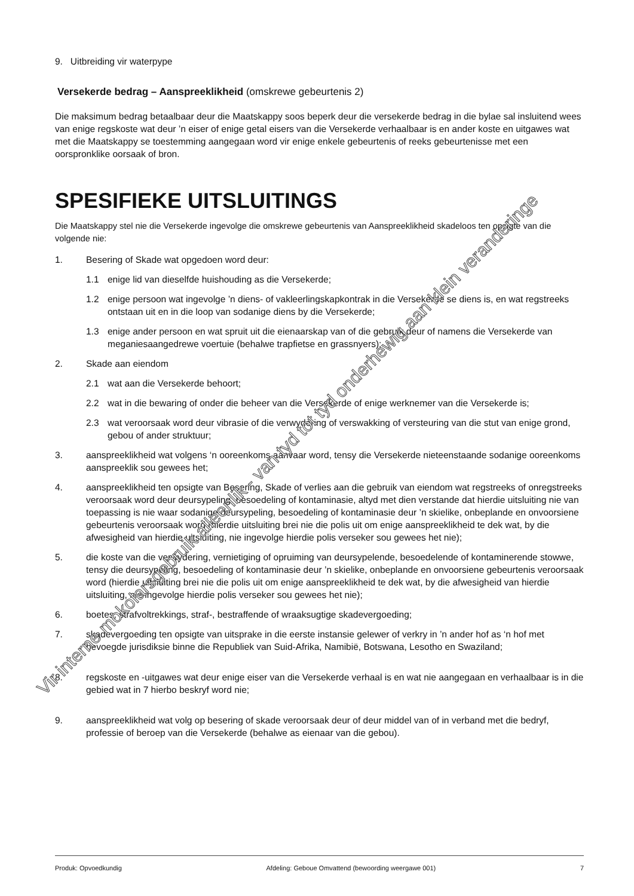9. Uitbreiding vir waterpype
Versekerde bedrag – Aanspreeklikheid (omskrewe gebeurtenis 2)
Die maksimum bedrag betaalbaar deur die Maatskappy soos beperk deur die versekerde bedrag in die bylae sal insluitend wees van enige regskoste wat deur ’n eiser of enige getal eisers van die Versekerde verhaalbaar is en ander koste en uitgawes wat met die Maatskappy se toestemming aangegaan word vir enige enkele gebeurtenis of reeks gebeurtenisse met een oorspronklike oorsaak of bron.
SPESIFIEKE UITSLUITINGS
Die Maatskappy stel nie die Versekerde ingevolge die omskrewe gebeurtenis van Aanspreeklikheid skadeloos ten opsigte van die volgende nie:
1. Besering of Skade wat opgedoen word deur:
1.1 enige lid van dieselfde huishouding as die Versekerde;
1.2 enige persoon wat ingevolge ’n diens- of vakleerlingskapkontrak in die Versekerde se diens is, en wat regstreeks ontstaan uit en in die loop van sodanige diens by die Versekerde;
1.3 enige ander persoon en wat spruit uit die eienaarskap van of die gebruik deur of namens die Versekerde van meganiesaangedrewe voertuie (behalwe trapfietse en grassnyers);
2. Skade aan eiendom
2.1 wat aan die Versekerde behoort;
2.2 wat in die bewaring of onder die beheer van die Versekerde of enige werknemer van die Versekerde is;
2.3 wat veroorsaak word deur vibrasie of die verwydering of verswakking of versteuring van die stut van enige grond, gebou of ander struktuur;
3. aanspreeklikheid wat volgens ‘n ooreenkoms aanvaar word, tensy die Versekerde nieteenstaande sodanige ooreenkoms aanspreeklik sou gewees het;
4. aanspreeklikheid ten opsigte van Besering, Skade of verlies aan die gebruik van eiendom wat regstreeks of onregstreeks veroorsaak word deur deursypeling, besoedeling of kontaminasie, altyd met dien verstande dat hierdie uitsluiting nie van toepassing is nie waar sodanige deursypeling, besoedeling of kontaminasie deur ’n skielike, onbeplande en onvoorsiene gebeurtenis veroorsaak word (hierdie uitsluiting brei nie die polis uit om enige aanspreeklikheid te dek wat, by die afwesigheid van hierdie uitsluiting, nie ingevolge hierdie polis verseker sou gewees het nie);
5. die koste van die verwydering, vernietiging of opruiming van deursypelende, besoedelende of kontaminerende stowwe, tensy die deursypeling, besoedeling of kontaminasie deur ’n skielike, onbeplande en onvoorsiene gebeurtenis veroorsaak word (hierdie uitsluiting brei nie die polis uit om enige aanspreeklikheid te dek wat, by die afwesigheid van hierdie uitsluiting, nie ingevolge hierdie polis verseker sou gewees het nie);
6. boetes, strafvoltrekkings, straf-, bestraffende of wraaksugtige skadevergoeding;
7. skadevergoeding ten opsigte van uitsprake in die eerste instansie gelewer of verkry in ’n ander hof as ‘n hof met bevoegde jurisdiksie binne die Republiek van Suid-Afrika, Namibië, Botswana, Lesotho en Swaziland;
8. regskoste en -uitgawes wat deur enige eiser van die Versekerde verhaal is en wat nie aangegaan en verhaalbaar is in die gebied wat in 7 hierbo beskryf word nie;
9. aanspreeklikheid wat volg op besering of skade veroorsaak deur of deur middel van of in verband met die bedryf, professie of beroep van die Versekerde (behalwe as eienaar van die gebou).
Vir interne mokolarsgebruik alleenlik - van tyd tot tyd onderhewig aan klein veranderinge
Produk: Opvoedkundig Afdeling: Geboue Omvattend (bewoording weergawe 001) 7